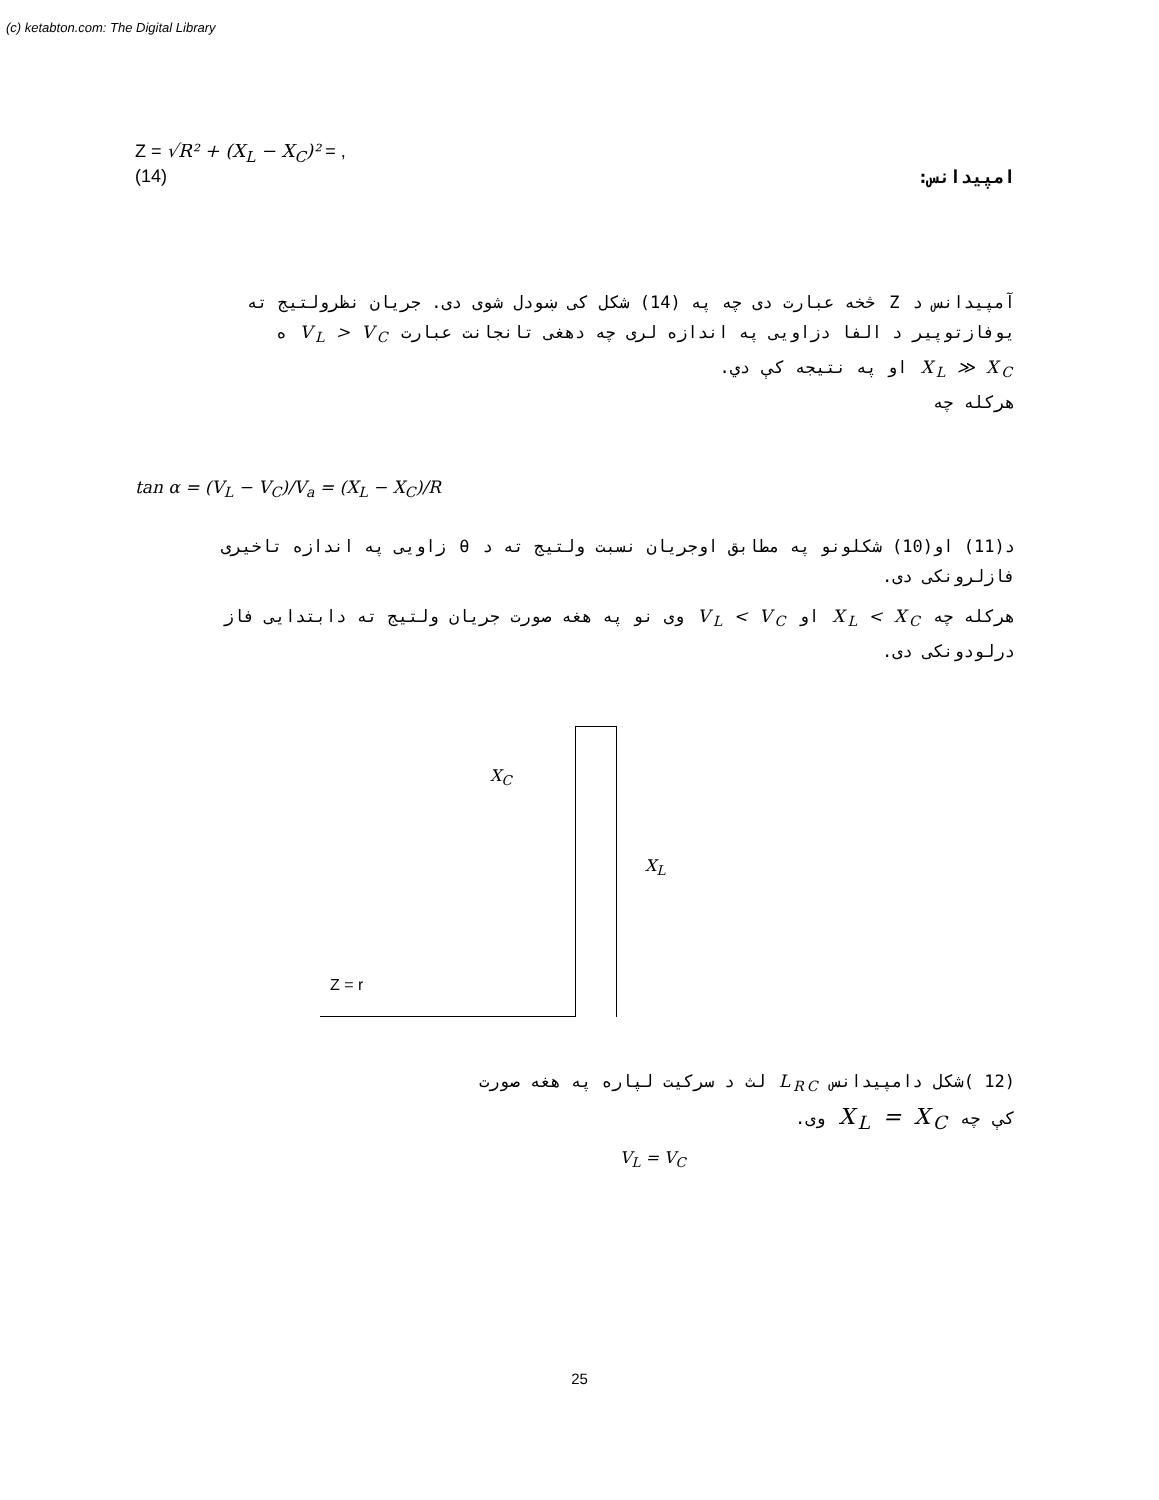(c) ketabton.com: The Digital Library
Z = √R² + (X<sub>L</sub> − X<sub>C</sub>)² = ,
(14) امپيدانس:
آمپيدانس د Z څخه عبارت دی چه په (14) شکل کی ښودل شوی دی. جريان نظرولتيج ته يوفازتوپير د الفا دزاويی په اندازه لری چه دهغی تانجانت عبارت V<sub>L</sub> > V<sub>C</sub> ه
X<sub>L</sub> ≫ X<sub>C</sub> او په نتيجه کې دي.
هرکله چه
tan α = (V<sub>L</sub> − V<sub>C</sub>)/V<sub>a</sub> = (X<sub>L</sub> − X<sub>C</sub>)/R
د(11) او(10) شکلونو په مطابق اوجريان نسبت ولتيج ته د θ زاويی په اندازه تاخيری فازلرونکی دی.
هرکله چه X<sub>L</sub> < X<sub>C</sub> او V<sub>L</sub> < V<sub>C</sub> وی نو په هغه صورت جريان ولتيج ته دابتدايی فاز درلودونکی دی.
X<sub>C</sub>
X<sub>L</sub>
Z = r
(12 )شکل دامپيدانس L<sub>RC</sub> لث د سرکيت لپاره په هغه صورت
کې چه X<sub>L</sub> = X<sub>C</sub> وی.
V<sub>L</sub> = V<sub>C</sub>
25